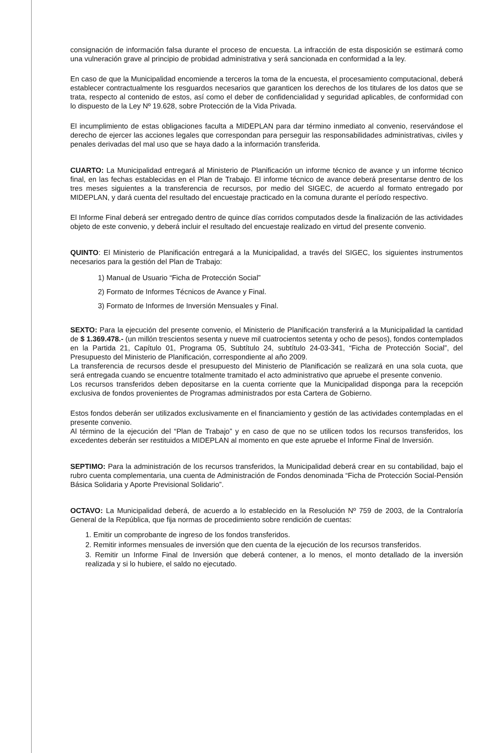consignación de información falsa durante el proceso de encuesta. La infracción de esta disposición se estimará como una vulneración grave al principio de probidad administrativa y será sancionada en conformidad a la ley.
En caso de que la Municipalidad encomiende a terceros la toma de la encuesta, el procesamiento computacional, deberá establecer contractualmente los resguardos necesarios que garanticen los derechos de los titulares de los datos que se trata, respecto al contenido de estos, así como el deber de confidencialidad y seguridad aplicables, de conformidad con lo dispuesto de la Ley Nº 19.628, sobre Protección de la Vida Privada.
El incumplimiento de estas obligaciones faculta a MIDEPLAN para dar término inmediato al convenio, reservándose el derecho de ejercer las acciones legales que correspondan para perseguir las responsabilidades administrativas, civiles y penales derivadas del mal uso que se haya dado a la información transferida.
CUARTO: La Municipalidad entregará al Ministerio de Planificación un informe técnico de avance y un informe técnico final, en las fechas establecidas en el Plan de Trabajo. El informe técnico de avance deberá presentarse dentro de los tres meses siguientes a la transferencia de recursos, por medio del SIGEC, de acuerdo al formato entregado por MIDEPLAN, y dará cuenta del resultado del encuestaje practicado en la comuna durante el período respectivo.
El Informe Final deberá ser entregado dentro de quince días corridos computados desde la finalización de las actividades objeto de este convenio, y deberá incluir el resultado del encuestaje realizado en virtud del presente convenio.
QUINTO: El Ministerio de Planificación entregará a la Municipalidad, a través del SIGEC, los siguientes instrumentos necesarios para la gestión del Plan de Trabajo:
1) Manual de Usuario “Ficha de Protección Social”
2) Formato de Informes Técnicos de Avance y Final.
3) Formato de Informes de Inversión Mensuales y Final.
SEXTO: Para la ejecución del presente convenio, el Ministerio de Planificación transferirá a la Municipalidad la cantidad de $ 1.369.478.- (un millón trescientos sesenta y nueve mil cuatrocientos setenta y ocho de pesos), fondos contemplados en la Partida 21, Capítulo 01, Programa 05, Subtítulo 24, subtítulo 24-03-341, “Ficha de Protección Social”, del Presupuesto del Ministerio de Planificación, correspondiente al año 2009.
La transferencia de recursos desde el presupuesto del Ministerio de Planificación se realizará en una sola cuota, que será entregada cuando se encuentre totalmente tramitado el acto administrativo que apruebe el presente convenio.
Los recursos transferidos deben depositarse en la cuenta corriente que la Municipalidad disponga para la recepción exclusiva de fondos provenientes de Programas administrados por esta Cartera de Gobierno.
Estos fondos deberán ser utilizados exclusivamente en el financiamiento y gestión de las actividades contempladas en el presente convenio.
Al término de la ejecución del “Plan de Trabajo” y en caso de que no se utilicen todos los recursos transferidos, los excedentes deberán ser restituidos a MIDEPLAN al momento en que este apruebe el Informe Final de Inversión.
SEPTIMO: Para la administración de los recursos transferidos, la Municipalidad deberá crear en su contabilidad, bajo el rubro cuenta complementaria, una cuenta de Administración de Fondos denominada “Ficha de Protección Social-Pensión Básica Solidaria y Aporte Previsional Solidario”.
OCTAVO: La Municipalidad deberá, de acuerdo a lo establecido en la Resolución Nº 759 de 2003, de la Contraloría General de la República, que fija normas de procedimiento sobre rendición de cuentas:
1. Emitir un comprobante de ingreso de los fondos transferidos.
2. Remitir informes mensuales de inversión que den cuenta de la ejecución de los recursos transferidos.
3. Remitir un Informe Final de Inversión que deberá contener, a lo menos, el monto detallado de la inversión realizada y si lo hubiere, el saldo no ejecutado.